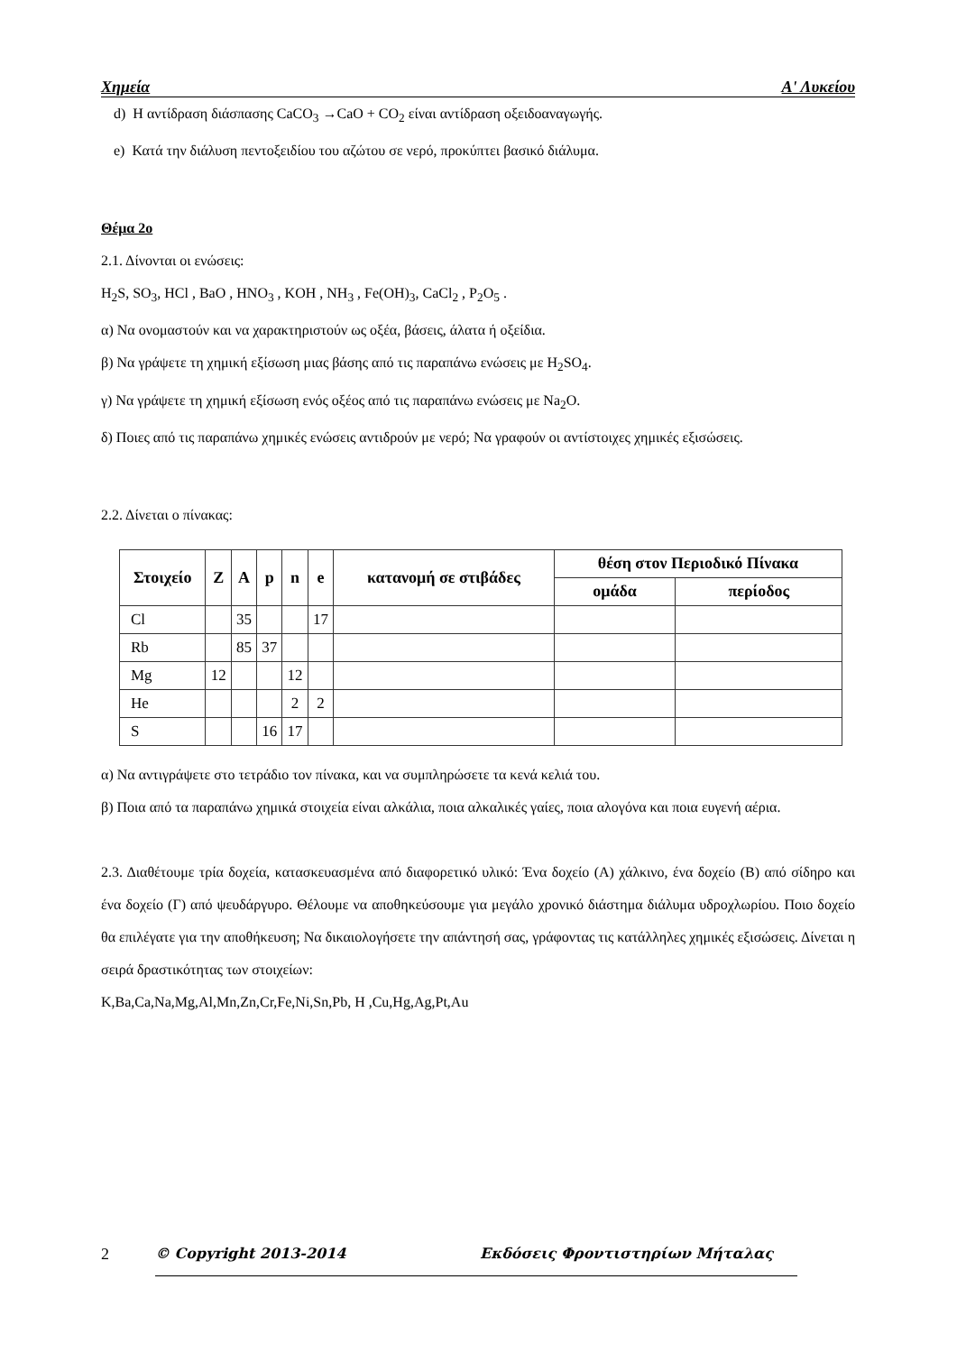Χημεία Α' Λυκείου
d) Η αντίδραση διάσπασης CaCO<sub>3</sub> →CaO + CO<sub>2</sub> είναι αντίδραση οξειδοαναγωγής.
e) Κατά την διάλυση πεντοξειδίου του αζώτου σε νερό, προκύπτει βασικό διάλυμα.
Θέμα 2ο
2.1. Δίνονται οι ενώσεις:
H<sub>2</sub>S, SO<sub>3</sub>, HCl , BaO , HNO<sub>3</sub> , KOH , NH<sub>3</sub> , Fe(OH)<sub>3</sub>, CaCl<sub>2</sub> , P<sub>2</sub>O<sub>5</sub> .
α) Να ονομαστούν και να χαρακτηριστούν ως οξέα, βάσεις, άλατα ή οξείδια.
β) Να γράψετε τη χημική εξίσωση μιας βάσης από τις παραπάνω ενώσεις με H<sub>2</sub>SO<sub>4</sub>.
γ) Να γράψετε τη χημική εξίσωση ενός οξέος από τις παραπάνω ενώσεις με Na<sub>2</sub>O.
δ) Ποιες από τις παραπάνω χημικές ενώσεις αντιδρούν με νερό; Να γραφούν οι αντίστοιχες χημικές εξισώσεις.
2.2. Δίνεται ο πίνακας:
| Στοιχείο | Z | A | p | n | e | κατανομή σε στιβάδες | θέση στον Περιοδικό Πίνακα | |
| --- | --- | --- | --- | --- | --- | --- | --- | --- |
| | | | | | | | ομάδα | περίοδος |
| Cl | | 35 | | | 17 | | | |
| Rb | | 85 | 37 | | | | | |
| Mg | 12 | | | 12 | | | | |
| He | | | | 2 | 2 | | | |
| S | | | 16 | 17 | | | | |
α) Να αντιγράψετε στο τετράδιο τον πίνακα, και να συμπληρώσετε τα κενά κελιά του.
β) Ποια από τα παραπάνω χημικά στοιχεία είναι αλκάλια, ποια αλκαλικές γαίες, ποια αλογόνα και ποια ευγενή αέρια.
2.3. Διαθέτουμε τρία δοχεία, κατασκευασμένα από διαφορετικό υλικό: Ένα δοχείο (Α) χάλκινο, ένα δοχείο (Β) από σίδηρο και ένα δοχείο (Γ) από ψευδάργυρο. Θέλουμε να αποθηκεύσουμε για μεγάλο χρονικό διάστημα διάλυμα υδροχλωρίου. Ποιο δοχείο θα επιλέγατε για την αποθήκευση; Να δικαιολογήσετε την απάντησή σας, γράφοντας τις κατάλληλες χημικές εξισώσεις. Δίνεται η σειρά δραστικότητας των στοιχείων:
K,Ba,Ca,Na,Mg,Al,Mn,Zn,Cr,Fe,Ni,Sn,Pb, H ,Cu,Hg,Ag,Pt,Au
2 © Copyright 2013-2014 Εκδόσεις Φροντιστηρίων Μήταλας